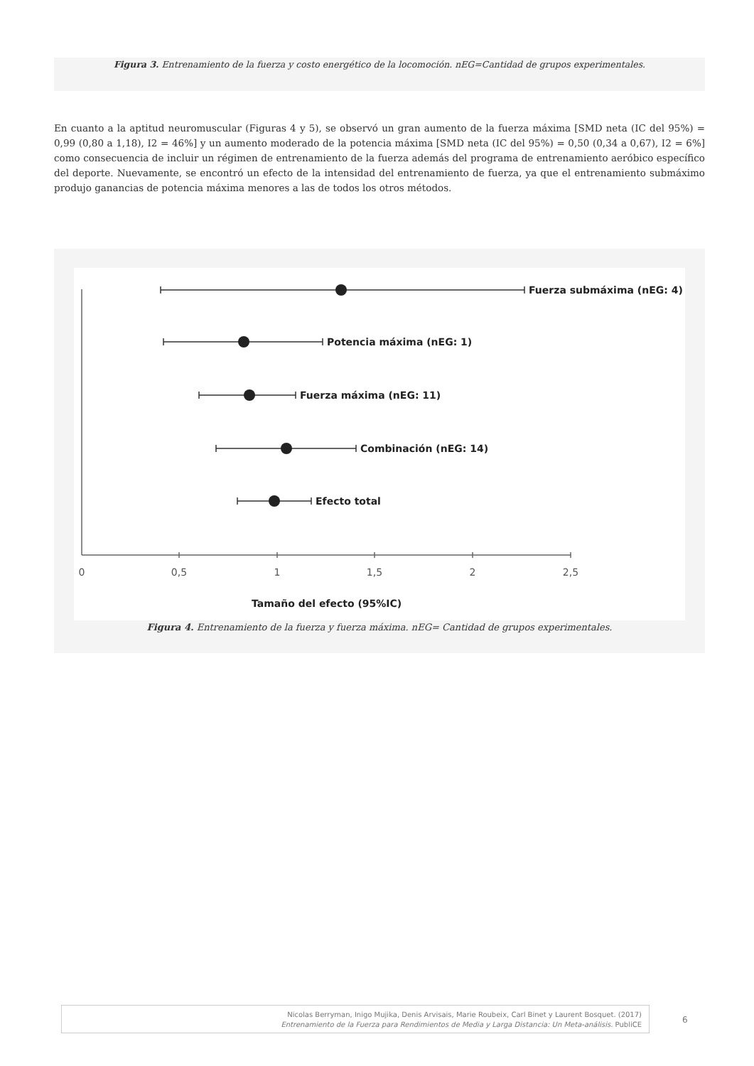Figura 3. Entrenamiento de la fuerza y costo energético de la locomoción. nEG=Cantidad de grupos experimentales.
En cuanto a la aptitud neuromuscular (Figuras 4 y 5), se observó un gran aumento de la fuerza máxima [SMD neta (IC del 95%) = 0,99 (0,80 a 1,18), I2 = 46%] y un aumento moderado de la potencia máxima [SMD neta (IC del 95%) = 0,50 (0,34 a 0,67), I2 = 6%] como consecuencia de incluir un régimen de entrenamiento de la fuerza además del programa de entrenamiento aeróbico específico del deporte. Nuevamente, se encontró un efecto de la intensidad del entrenamiento de fuerza, ya que el entrenamiento submáximo produjo ganancias de potencia máxima menores a las de todos los otros métodos.
Fuerza submáxima (nEG: 4)
Potencia máxima (nEG: 1)
Fuerza máxima (nEG: 11)
Combinación (nEG: 14)
Efecto total
Tamaño del efecto (95%IC)
0
0,5
1
1,5
2
2,5
Figura 4. Entrenamiento de la fuerza y fuerza máxima. nEG= Cantidad de grupos experimentales.
Nicolas Berryman, Inigo Mujika, Denis Arvisais, Marie Roubeix, Carl Binet y Laurent Bosquet. (2017)
Entrenamiento de la Fuerza para Rendimientos de Media y Larga Distancia: Un Meta-análisis. PubliCE
6